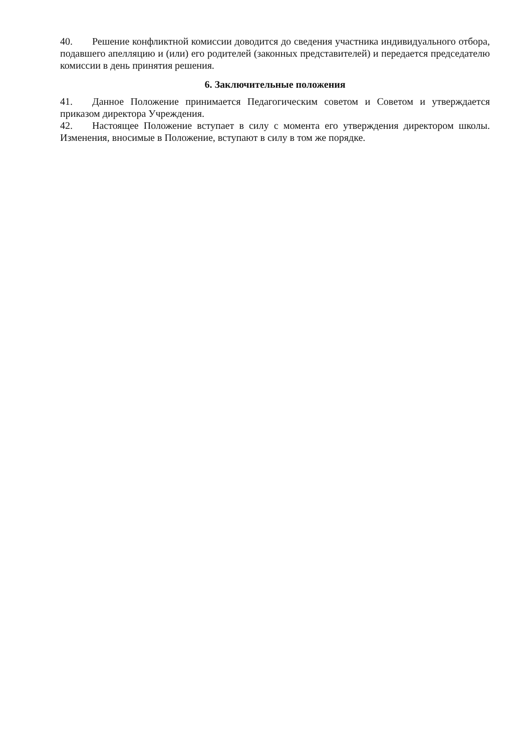40. Решение конфликтной комиссии доводится до сведения участника индивидуального отбора, подавшего апелляцию и (или) его родителей (законных представителей) и передается председателю комиссии в день принятия решения.
6. Заключительные положения
41. Данное Положение принимается Педагогическим советом и Советом и утверждается приказом директора Учреждения.
42. Настоящее Положение вступает в силу с момента его утверждения директором школы. Изменения, вносимые в Положение, вступают в силу в том же порядке.